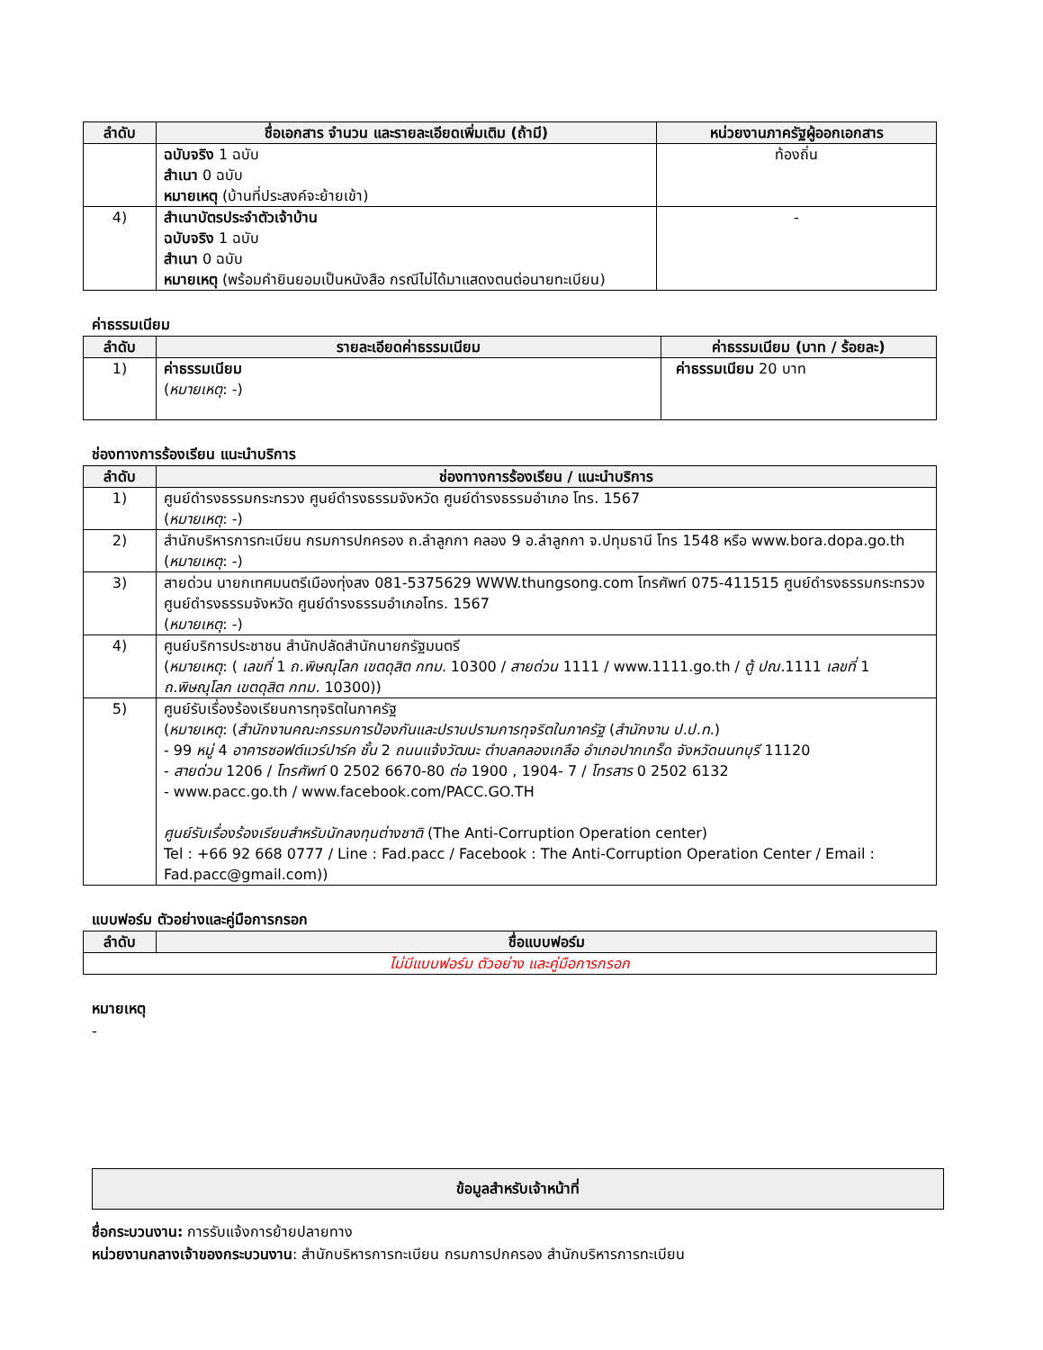| ลำดับ | ชื่อเอกสาร จำนวน และรายละเอียดเพิ่มเติม (ถ้ามี) | หน่วยงานภาครัฐผู้ออกเอกสาร |
| --- | --- | --- |
| | ฉบับจริง 1 ฉบับ สำเนา 0 ฉบับ หมายเหตุ (บ้านที่ประสงค์จะย้ายเข้า) | ท้องถิ่น |
| 4) | สำเนาบัตรประจำตัวเจ้าบ้าน ฉบับจริง 1 ฉบับ สำเนา 0 ฉบับ หมายเหตุ (พร้อมคำยินยอมเป็นหนังสือ กรณีไม่ได้มาแสดงตนต่อนายทะเบียน) | - |
ค่าธรรมเนียม
| ลำดับ | รายละเอียดค่าธรรมเนียม | ค่าธรรมเนียม (บาท / ร้อยละ) |
| --- | --- | --- |
| 1) | ค่าธรรมเนียม ( หมายเหตุ : -) | ค่าธรรมเนียม 20 บาท |
ช่องทางการร้องเรียน แนะนำบริการ
| ลำดับ | ช่องทางการร้องเรียน / แนะนำบริการ |
| --- | --- |
| 1) | ศูนย์ดำรงธรรมกระทรวง ศูนย์ดำรงธรรมจังหวัด ศูนย์ดำรงธรรมอำเภอ โทร. 1567 ( หมายเหตุ : -) |
| 2) | สำนักบริหารการทะเบียน กรมการปกครอง ถ.ลำลูกกา คลอง 9 อ.ลำลูกกา จ.ปทุมธานี โทร 1548 หรือ www.bora.dopa.go.th ( หมายเหตุ : -) |
| 3) | สายด่วน นายกเทศมนตรีเมืองทุ่งสง 081-5375629 WWW.thungsong.com โทรศัพท์ 075-411515 ศูนย์ดำรงธรรมกระทรวงศูนย์ดำรงธรรมจังหวัด ศูนย์ดำรงธรรมอำเภอโทร. 1567 ( หมายเหตุ : -) |
| 4) | ศูนย์บริการประชาชน สำนักปลัดสำนักนายกรัฐมนตรี ( หมายเหตุ : ( เลขที่ 1 ถ.พิษณุโลก เขตดุสิต กทม. 10300 / สายด่วน 1111 / www.1111.go.th / ตู้ ปณ. 1111 เลขที่ 1 ถ.พิษณุโลก เขตดุสิต กทม. 10300)) |
| 5) | ศูนย์รับเรื่องร้องเรียนการทุจริตในภาครัฐ ( หมายเหตุ : ( สำนักงานคณะกรรมการป้องกันและปราบปรามการทุจริตในภาครัฐ ( สำนักงาน ป.ป.ท. ) - 99 หมู่ 4 อาคารซอฟต์แวร์ปาร์ค ชั้น 2 ถนนแจ้งวัฒนะ ตำบลคลองเกลือ อำเภอปากเกร็ด จังหวัดนนทบุรี 11120 - สายด่วน 1206 / โทรศัพท์ 0 2502 6670-80 ต่อ 1900 , 1904- 7 / โทรสาร 0 2502 6132 - www.pacc.go.th / www.facebook.com/PACC.GO.TH ศูนย์รับเรื่องร้องเรียนสำหรับนักลงทุนต่างชาติ (The Anti-Corruption Operation center) Tel : +66 92 668 0777 / Line : Fad.pacc / Facebook : The Anti-Corruption Operation Center / Email : Fad.pacc@gmail.com)) |
แบบฟอร์ม ตัวอย่างและคู่มือการกรอก
| ลำดับ | ชื่อแบบฟอร์ม |
| --- | --- |
| ไม่มีแบบฟอร์ม ตัวอย่าง และคู่มือการกรอก | |
หมายเหตุ
-
ข้อมูลสำหรับเจ้าหน้าที่
ชื่อกระบวนงาน: การรับแจ้งการย้ายปลายทาง
หน่วยงานกลางเจ้าของกระบวนงาน: สำนักบริหารการทะเบียน กรมการปกครอง สำนักบริหารการทะเบียน